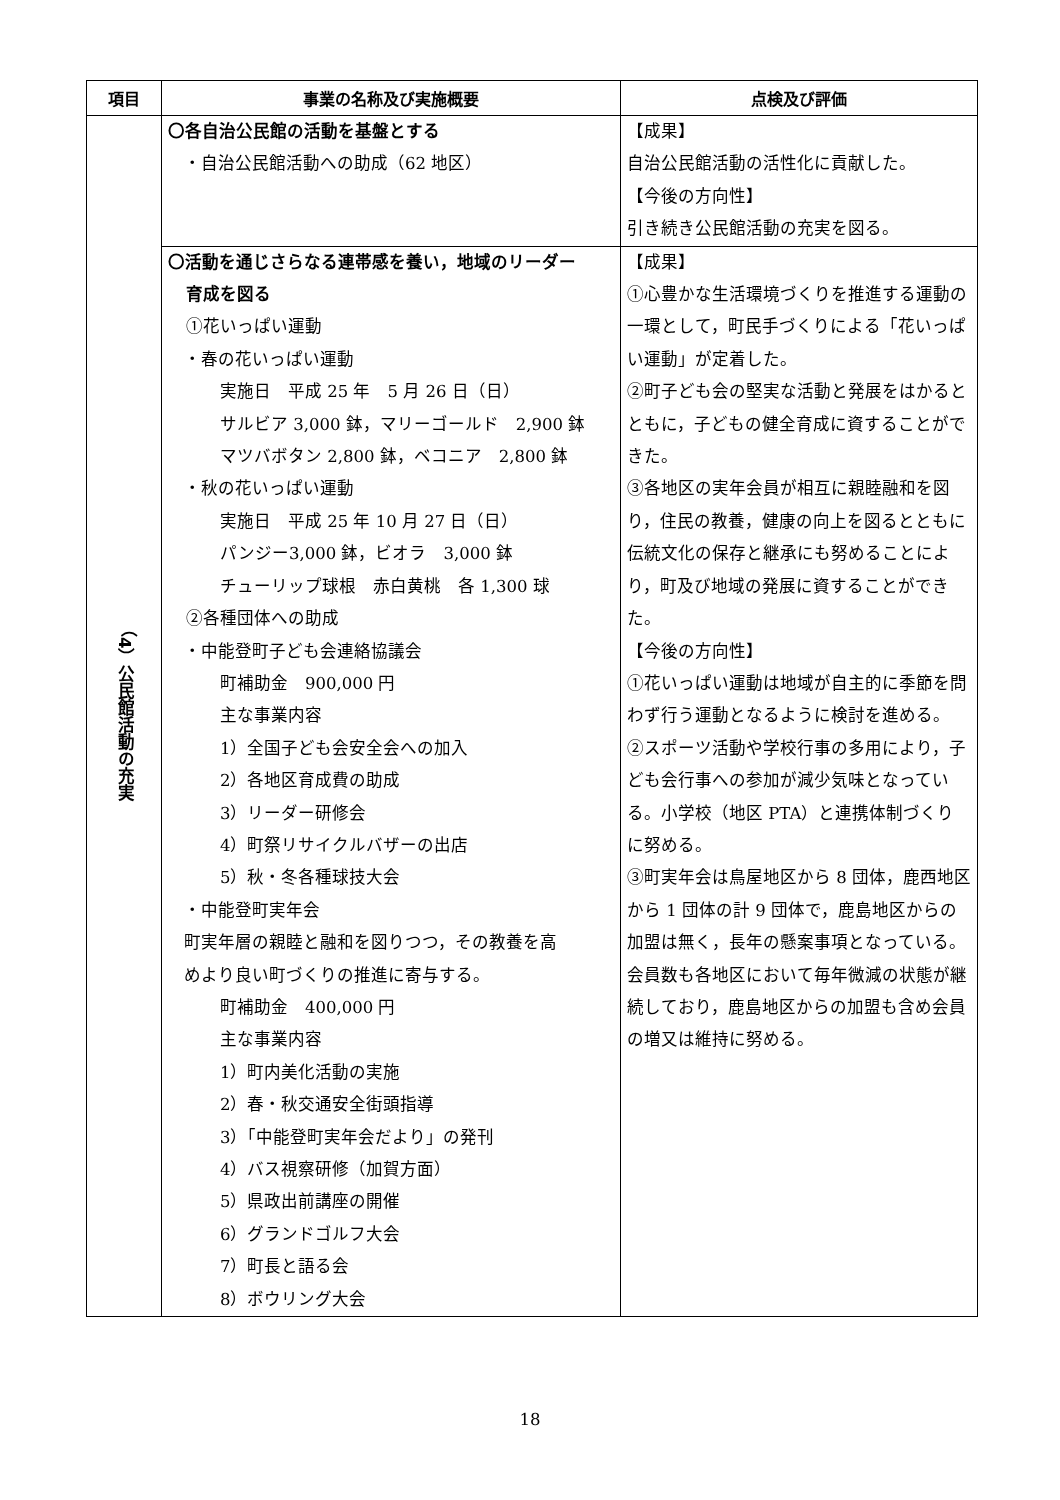| 項目 | 事業の名称及び実施概要 | 点検及び評価 |
| --- | --- | --- |
| （4）公民館活動の充実 | 〇各自治公民館の活動を基盤とする ・自治公民館活動への助成（62 地区） | 【成果】 自治公民館活動の活性化に貢献した。 【今後の方向性】 引き続き公民館活動の充実を図る。 |
| | 〇活動を通じさらなる連帯感を養い，地域のリーダー 育成を図る ①花いっぱい運動 ・春の花いっぱい運動 実施日 平成 25 年 5 月 26 日（日） サルビア 3,000 鉢，マリーゴールド 2,900 鉢 マツバボタン 2,800 鉢，ベコニア 2,800 鉢 ・秋の花いっぱい運動 実施日 平成 25 年 10 月 27 日（日） パンジー3,000 鉢，ビオラ 3,000 鉢 チューリップ球根 赤白黄桃 各 1,300 球 ②各種団体への助成 ・中能登町子ども会連絡協議会 町補助金 900,000 円 主な事業内容 1）全国子ども会安全会への加入 2）各地区育成費の助成 3）リーダー研修会 4）町祭リサイクルバザーの出店 5）秋・冬各種球技大会 ・中能登町実年会 町実年層の親睦と融和を図りつつ，その教養を高 めより良い町づくりの推進に寄与する。 町補助金 400,000 円 主な事業内容 1）町内美化活動の実施 2）春・秋交通安全街頭指導 3）「中能登町実年会だより」の発刊 4）バス視察研修（加賀方面） 5）県政出前講座の開催 6）グランドゴルフ大会 7）町長と語る会 8）ボウリング大会 | 【成果】 ①心豊かな生活環境づくりを推進する運動の一環として，町民手づくりによる「花いっぱい運動」が定着した。 ②町子ども会の堅実な活動と発展をはかるとともに，子どもの健全育成に資することができた。 ③各地区の実年会員が相互に親睦融和を図り，住民の教養，健康の向上を図るとともに伝統文化の保存と継承にも努めることにより，町及び地域の発展に資することができた。 【今後の方向性】 ①花いっぱい運動は地域が自主的に季節を問わず行う運動となるように検討を進める。 ②スポーツ活動や学校行事の多用により，子ども会行事への参加が減少気味となっている。小学校（地区 PTA）と連携体制づくりに努める。 ③町実年会は鳥屋地区から 8 団体，鹿西地区から 1 団体の計 9 団体で，鹿島地区からの加盟は無く，長年の懸案事項となっている。会員数も各地区において毎年微減の状態が継続しており，鹿島地区からの加盟も含め会員の増又は維持に努める。 |
18